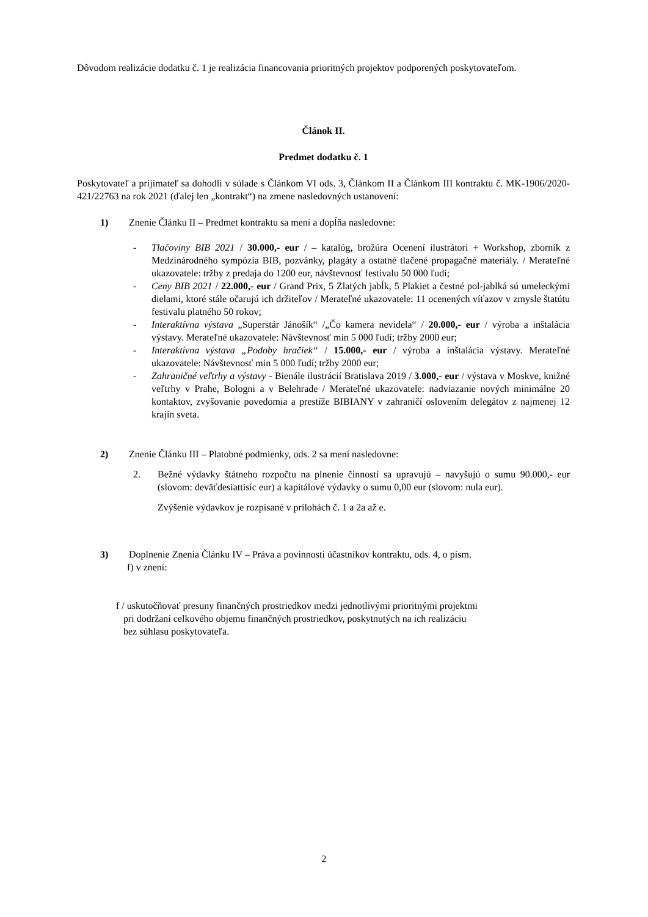Dôvodom realizácie dodatku č. 1 je realizácia financovania prioritných projektov podporených poskytovateľom.
Článok II.
Predmet dodatku č. 1
Poskytovateľ a prijímateľ sa dohodli v súlade s Článkom VI ods. 3, Článkom II a Článkom III kontraktu č. MK-1906/2020-421/22763 na rok 2021 (ďalej len „kontrakt“) na zmene nasledovných ustanovení:
1) Znenie Článku II – Predmet kontraktu sa mení a dopĺňa nasledovne:
- Tlačoviny BIB 2021 / 30.000,- eur / – katalóg, brožúra Ocenení ilustrátori + Workshop, zborník z Medzinárodného sympózia BIB, pozvánky, plagáty a ostatné tlačené propagačné materiály. / Merateľné ukazovatele: tržby z predaja do 1200 eur, návštevnosť festivalu 50 000 ľudí;
- Ceny BIB 2021 / 22.000,- eur / Grand Prix, 5 Zlatých jabĺk, 5 Plakiet a čestné pol-jablká sú umeleckými dielami, ktoré stále očarujú ich držiteľov / Merateľné ukazovatele: 11 ocenených víťazov v zmysle štatútu festivalu platného 50 rokov;
- Interaktívna výstava „Superstár Jánošík“ /„Čo kamera nevidela“ / 20.000,- eur / výroba a inštalácia výstavy. Merateľné ukazovatele: Návštevnosť min 5 000 ľudí; tržby 2000 eur;
- Interaktívna výstava „Podoby hračiek“ / 15.000,- eur / výroba a inštalácia výstavy. Merateľné ukazovatele: Návštevnosť min 5 000 ľudí; tržby 2000 eur;
- Zahraničné veľtrhy a výstavy - Bienále ilustrácií Bratislava 2019 / 3.000,- eur / výstava v Moskve, knižné veľtrhy v Prahe, Bologni a v Belehrade / Merateľné ukazovatele: nadviazanie nových minimálne 20 kontaktov, zvyšovanie povedomia a prestíže BIBIANY v zahraničí oslovením delegátov z najmenej 12 krajín sveta.
2) Znenie Článku III – Platobné podmienky, ods. 2 sa mení nasledovne:
2. Bežné výdavky štátneho rozpočtu na plnenie činností sa upravujú – navyšujú o sumu 90.000,- eur (slovom: deväťdesiattisíc eur) a kapitálové výdavky o sumu 0,00 eur (slovom: nula eur).
Zvýšenie výdavkov je rozpísané v prílohách č. 1 a 2a až e.
3) Doplnenie Znenia Článku IV – Práva a povinnosti účastníkov kontraktu, ods. 4, o písm.
f) v znení:
f / uskutočňovať presuny finančných prostriedkov medzi jednotlivými prioritnými projektmi
pri dodržaní celkového objemu finančných prostriedkov, poskytnutých na ich realizáciu
bez súhlasu poskytovateľa.
2